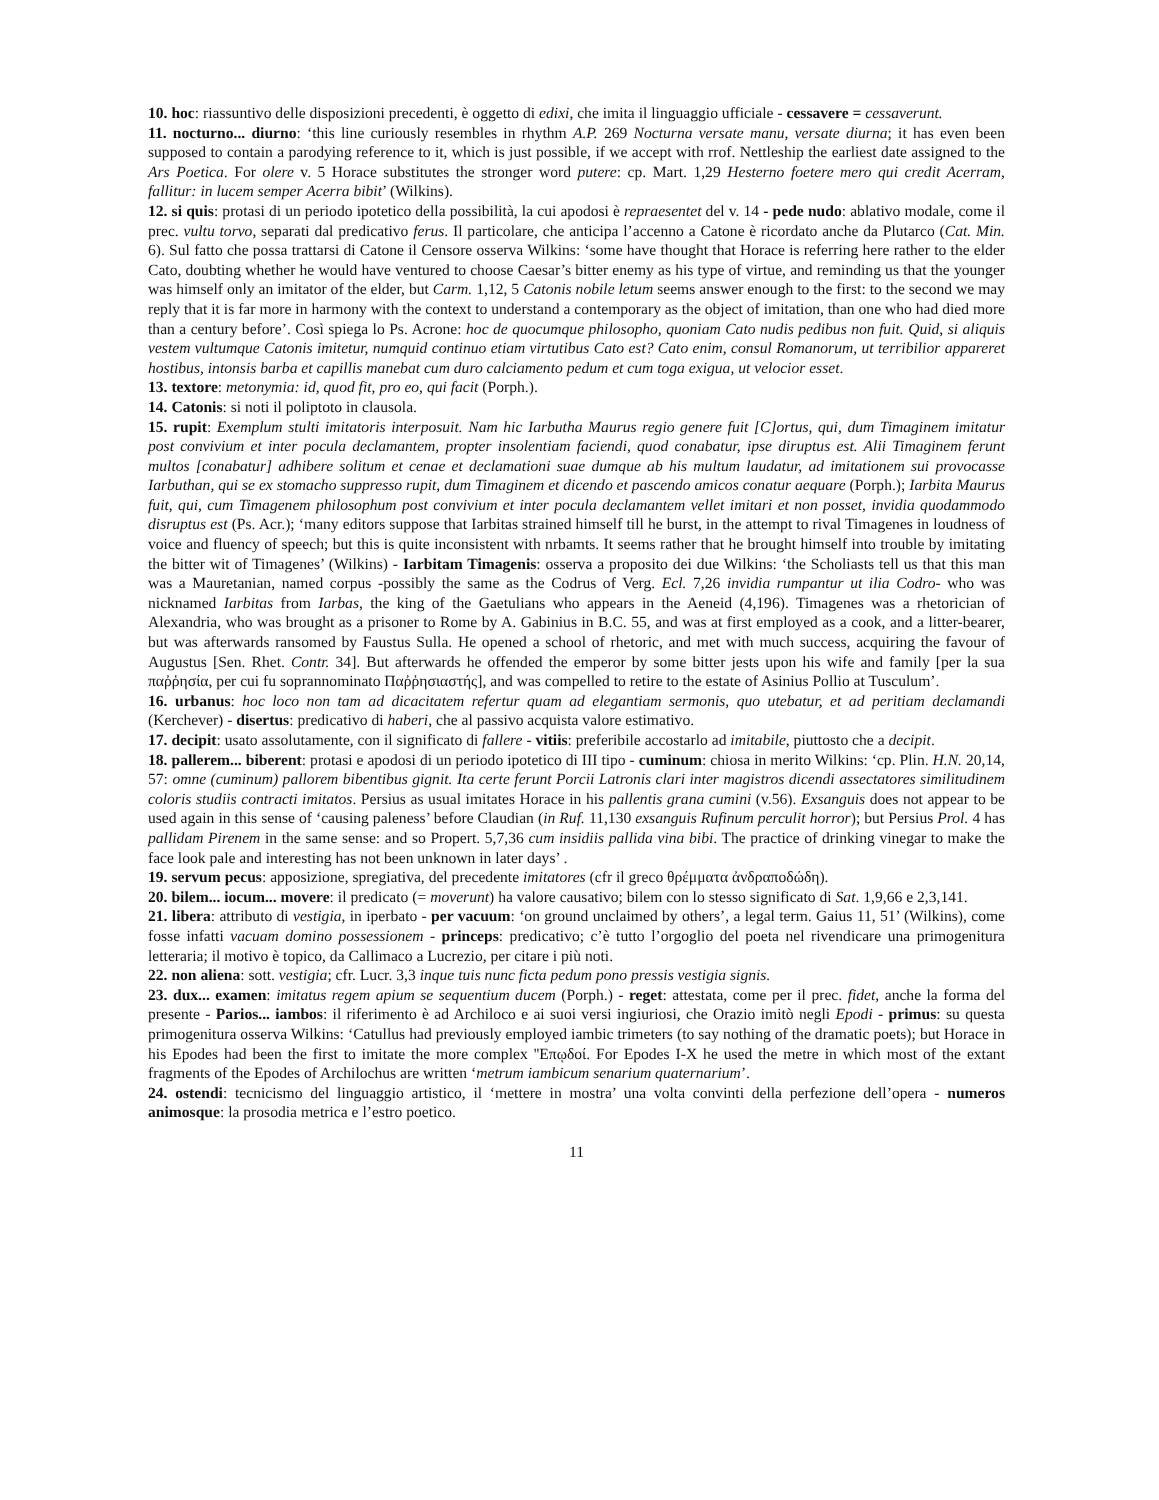10. hoc: riassuntivo delle disposizioni precedenti, è oggetto di edixi, che imita il linguaggio ufficiale - cessavere = cessaverunt.
11. nocturno... diurno: ‘this line curiously resembles in rhythm A.P. 269 Nocturna versate manu, versate diurna; it has even been supposed to contain a parodying reference to it, which is just possible, if we accept with rrof. Nettleship the earliest date assigned to the Ars Poetica. For olere v. 5 Horace substitutes the stronger word putere: cp. Mart. 1,29 Hesterno foetere mero qui credit Acerram, fallitur: in lucem semper Acerra bibit’ (Wilkins).
12. si quis: protasi di un periodo ipotetico della possibilità, la cui apodosi è repraesentet del v. 14 - pede nudo: ablativo modale, come il prec. vultu torvo, separati dal predicativo ferus. Il particolare, che anticipa l’accenno a Catone è ricordato anche da Plutarco (Cat. Min. 6). Sul fatto che possa trattarsi di Catone il Censore osserva Wilkins: ‘some have thought that Horace is referring here rather to the elder Cato, doubting whether he would have ventured to choose Caesar’s bitter enemy as his type of virtue, and reminding us that the younger was himself only an imitator of the elder, but Carm. 1,12, 5 Catonis nobile letum seems answer enough to the first: to the second we may reply that it is far more in harmony with the context to understand a contemporary as the object of imitation, than one who had died more than a century before’. Così spiega lo Ps. Acrone: hoc de quocumque philosopho, quoniam Cato nudis pedibus non fuit. Quid, si aliquis vestem vultumque Catonis imitetur, numquid continuo etiam virtutibus Cato est? Cato enim, consul Romanorum, ut terribilior appareret hostibus, intonsis barba et capillis manebat cum duro calciamento pedum et cum toga exigua, ut velocior esset.
13. textore: metonymia: id, quod fit, pro eo, qui facit (Porph.).
14. Catonis: si noti il poliptoto in clausola.
15. rupit: Exemplum stulti imitatoris interposuit. Nam hic Iarbutha Maurus regio genere fuit [C]ortus, qui, dum Timaginem imitatur post convivium et inter pocula declamantem, propter insolentiam faciendi, quod conabatur, ipse diruptus est. Alii Timaginem ferunt multos [conabatur] adhibere solitum et cenae et declamationi suae dumque ab his multum laudatur, ad imitationem sui provocasse Iarbuthan, qui se ex stomacho suppresso rupit, dum Timaginem et dicendo et pascendo amicos conatur aequare (Porph.); Iarbita Maurus fuit, qui, cum Timagenem philosophum post convivium et inter pocula declamantem vellet imitari et non posset, invidia quodammodo disruptus est (Ps. Acr.); ‘many editors suppose that Iarbitas strained himself till he burst, in the attempt to rival Timagenes in loudness of voice and fluency of speech; but this is quite inconsistent with nrbamts. It seems rather that he brought himself into trouble by imitating the bitter wit of Timagenes’ (Wilkins) - Iarbitam Timagenis: osserva a proposito dei due Wilkins: ‘the Scholiasts tell us that this man was a Mauretanian, named corpus -possibly the same as the Codrus of Verg. Ecl. 7,26 invidia rumpantur ut ilia Codro- who was nicknamed Iarbitas from Iarbas, the king of the Gaetulians who appears in the Aeneid (4,196). Timagenes was a rhetorician of Alexandria, who was brought as a prisoner to Rome by A. Gabinius in B.C. 55, and was at first employed as a cook, and a litter-bearer, but was afterwards ransomed by Faustus Sulla. He opened a school of rhetoric, and met with much success, acquiring the favour of Augustus [Sen. Rhet. Contr. 34]. But afterwards he offended the emperor by some bitter jests upon his wife and family [per la sua παῤῥησία, per cui fu soprannominato Παῤῥησιαστής], and was compelled to retire to the estate of Asinius Pollio at Tusculum’.
16. urbanus: hoc loco non tam ad dicacitatem refertur quam ad elegantiam sermonis, quo utebatur, et ad peritiam declamandi (Kerchever) - disertus: predicativo di haberi, che al passivo acquista valore estimativo.
17. decipit: usato assolutamente, con il significato di fallere - vitiis: preferibile accostarlo ad imitabile, piuttosto che a decipit.
18. pallerem... biberent: protasi e apodosi di un periodo ipotetico di III tipo - cuminum: chiosa in merito Wilkins: ‘cp. Plin. H.N. 20,14, 57: omne (cuminum) pallorem bibentibus gignit. Ita certe ferunt Porcii Latronis clari inter magistros dicendi assectatores similitudinem coloris studiis contracti imitatos. Persius as usual imitates Horace in his pallentis grana cumini (v.56). Exsanguis does not appear to be used again in this sense of ‘causing paleness’ before Claudian (in Ruf. 11,130 exsanguis Rufinum perculit horror); but Persius Prol. 4 has pallidam Pirenem in the same sense: and so Propert. 5,7,36 cum insidiis pallida vina bibi. The practice of drinking vinegar to make the face look pale and interesting has not been unknown in later days’ .
19. servum pecus: apposizione, spregiativa, del precedente imitatores (cfr il greco θρέμματα ἀνδραποδώδη).
20. bilem... iocum... movere: il predicato (= moverunt) ha valore causativo; bilem con lo stesso significato di Sat. 1,9,66 e 2,3,141.
21. libera: attributo di vestigia, in iperbato - per vacuum: ‘on ground unclaimed by others’, a legal term. Gaius 11, 51’ (Wilkins), come fosse infatti vacuam domino possessionem - princeps: predicativo; c’è tutto l’orgoglio del poeta nel rivendicare una primogenitura letteraria; il motivo è topico, da Callimaco a Lucrezio, per citare i più noti.
22. non aliena: sott. vestigia; cfr. Lucr. 3,3 inque tuis nunc ficta pedum pono pressis vestigia signis.
23. dux... examen: imitatus regem apium se sequentium ducem (Porph.) - reget: attestata, come per il prec. fidet, anche la forma del presente - Parios... iambos: il riferimento è ad Archiloco e ai suoi versi ingiuriosi, che Orazio imitò negli Epodi - primus: su questa primogenitura osserva Wilkins: ‘Catullus had previously employed iambic trimeters (to say nothing of the dramatic poets); but Horace in his Epodes had been the first to imitate the more complex ''Επῳδοί. For Epodes I-X he used the metre in which most of the extant fragments of the Epodes of Archilochus are written ‘metrum iambicum senarium quaternarium’.
24. ostendi: tecnicismo del linguaggio artistico, il ‘mettere in mostra’ una volta convinti della perfezione dell’opera - numeros animosque: la prosodia metrica e l’estro poetico.
11